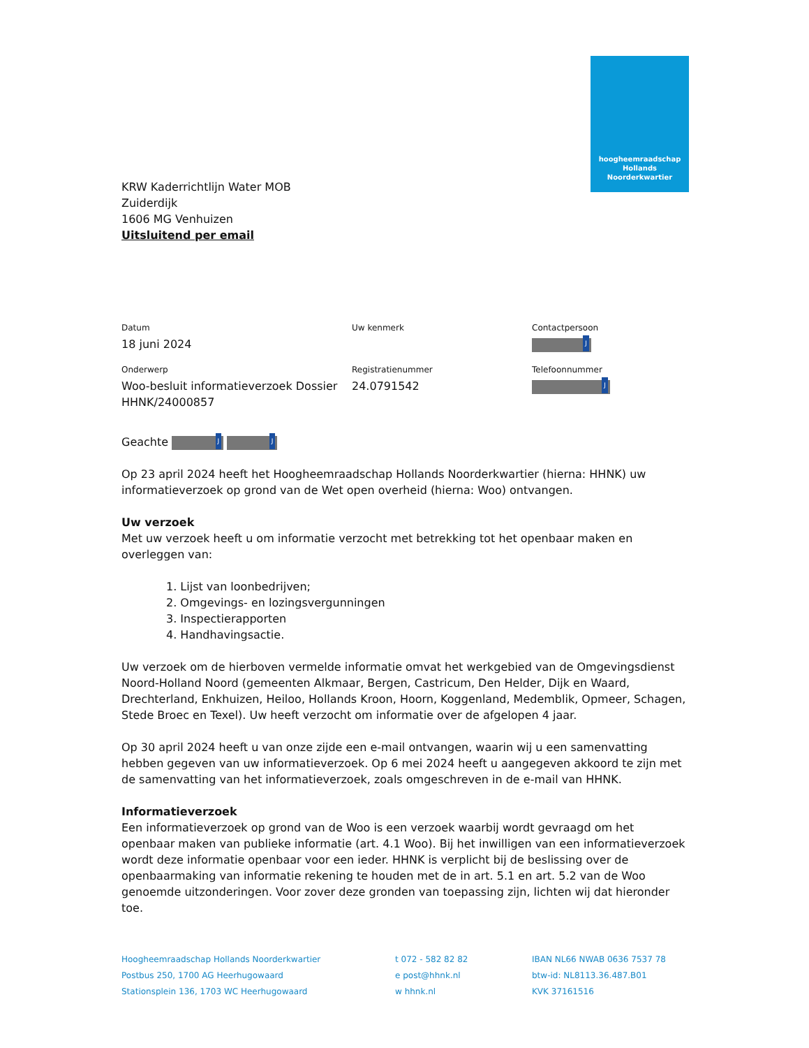hoogheemraadschap
Hollands
Noorderkwartier
KRW Kaderrichtlijn Water MOB
Zuiderdijk
1606 MG Venhuizen
Uitsluitend per email
| Datum 18 juni 2024 | Uw kenmerk | Contactpersoon J |
| Onderwerp Woo-besluit informatieverzoek Dossier HHNK/24000857 | Registratienummer 24.0791542 | Telefoonnummer J |
Geachte J J
Op 23 april 2024 heeft het Hoogheemraadschap Hollands Noorderkwartier (hierna: HHNK) uw informatieverzoek op grond van de Wet open overheid (hierna: Woo) ontvangen.
Uw verzoek
Met uw verzoek heeft u om informatie verzocht met betrekking tot het openbaar maken en overleggen van:
1. Lijst van loonbedrijven;
2. Omgevings- en lozingsvergunningen
3. Inspectierapporten
4. Handhavingsactie.
Uw verzoek om de hierboven vermelde informatie omvat het werkgebied van de Omgevingsdienst Noord-Holland Noord (gemeenten Alkmaar, Bergen, Castricum, Den Helder, Dijk en Waard, Drechterland, Enkhuizen, Heiloo, Hollands Kroon, Hoorn, Koggenland, Medemblik, Opmeer, Schagen, Stede Broec en Texel). Uw heeft verzocht om informatie over de afgelopen 4 jaar.
Op 30 april 2024 heeft u van onze zijde een e-mail ontvangen, waarin wij u een samenvatting hebben gegeven van uw informatieverzoek. Op 6 mei 2024 heeft u aangegeven akkoord te zijn met de samenvatting van het informatieverzoek, zoals omgeschreven in de e-mail van HHNK.
Informatieverzoek
Een informatieverzoek op grond van de Woo is een verzoek waarbij wordt gevraagd om het openbaar maken van publieke informatie (art. 4.1 Woo). Bij het inwilligen van een informatieverzoek wordt deze informatie openbaar voor een ieder. HHNK is verplicht bij de beslissing over de openbaarmaking van informatie rekening te houden met de in art. 5.1 en art. 5.2 van de Woo genoemde uitzonderingen. Voor zover deze gronden van toepassing zijn, lichten wij dat hieronder toe.
Hoogheemraadschap Hollands Noorderkwartier
Postbus 250, 1700 AG Heerhugowaard
Stationsplein 136, 1703 WC Heerhugowaard
t 072 - 582 82 82
e post@hhnk.nl
w hhnk.nl
IBAN NL66 NWAB 0636 7537 78
btw-id: NL8113.36.487.B01
KVK 37161516